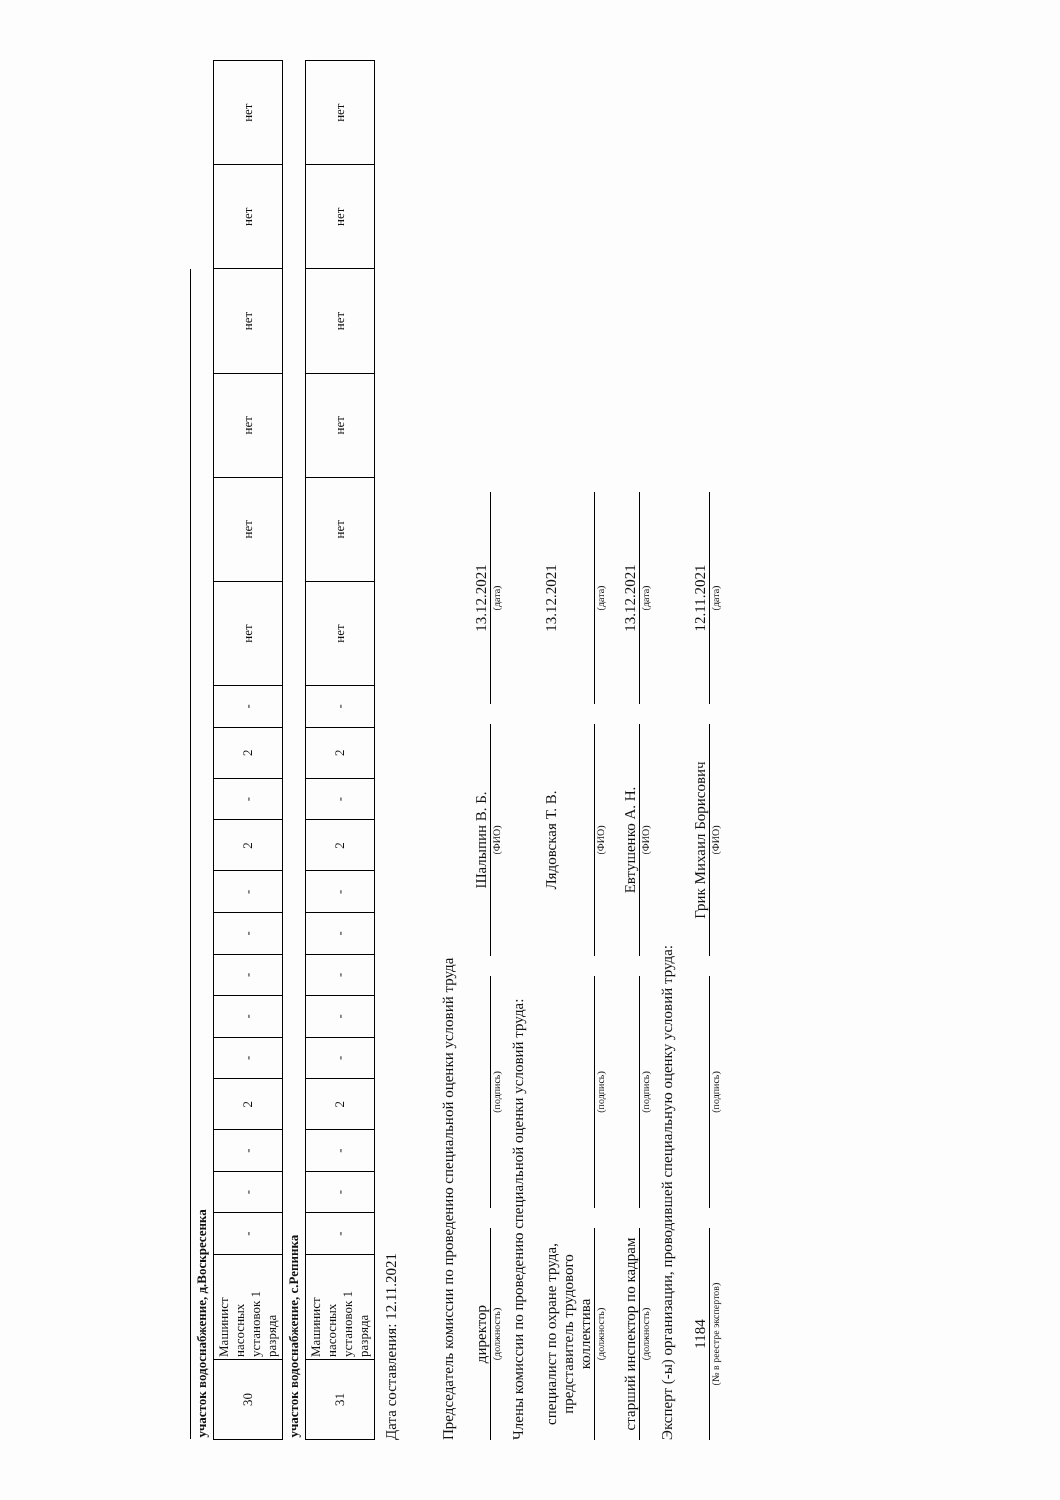| участок водоснабжение, д.Воскресенка | | | | | | | | | | | | | | | | | | | | |
| 30 | Машинист насосных установок 1 разряда | - | - | - | 2 | - | - | - | - | - | 2 | - | 2 | - | нет | нет | нет | нет | нет | нет |
| участок водоснабжение, с.Репинка | | | | | | | | | | | | | | | | | | | | |
| 31 | Машинист насосных установок 1 разряда | - | - | - | 2 | - | - | - | - | - | 2 | - | 2 | - | нет | нет | нет | нет | нет | нет |
Дата составления: 12.11.2021
Председатель комиссии по проведению специальной оценки условий труда
директор
Шалыпин В. Б.
13.12.2021
(должность)
(подпись)
(ФИО)
(дата)
Члены комиссии по проведению специальной оценки условий труда:
специалист по охране труда, представитель трудового коллектива
Лядовская Т. В.
13.12.2021
(должность)
(подпись)
(ФИО)
(дата)
старший инспектор по кадрам
Евтушенко А. Н.
13.12.2021
(должность)
(подпись)
(ФИО)
(дата)
Эксперт (-ы) организации, проводившей специальную оценку условий труда:
1184
Грик Михаил Борисович
12.11.2021
(№ в реестре экспертов)
(подпись)
(ФИО)
(дата)